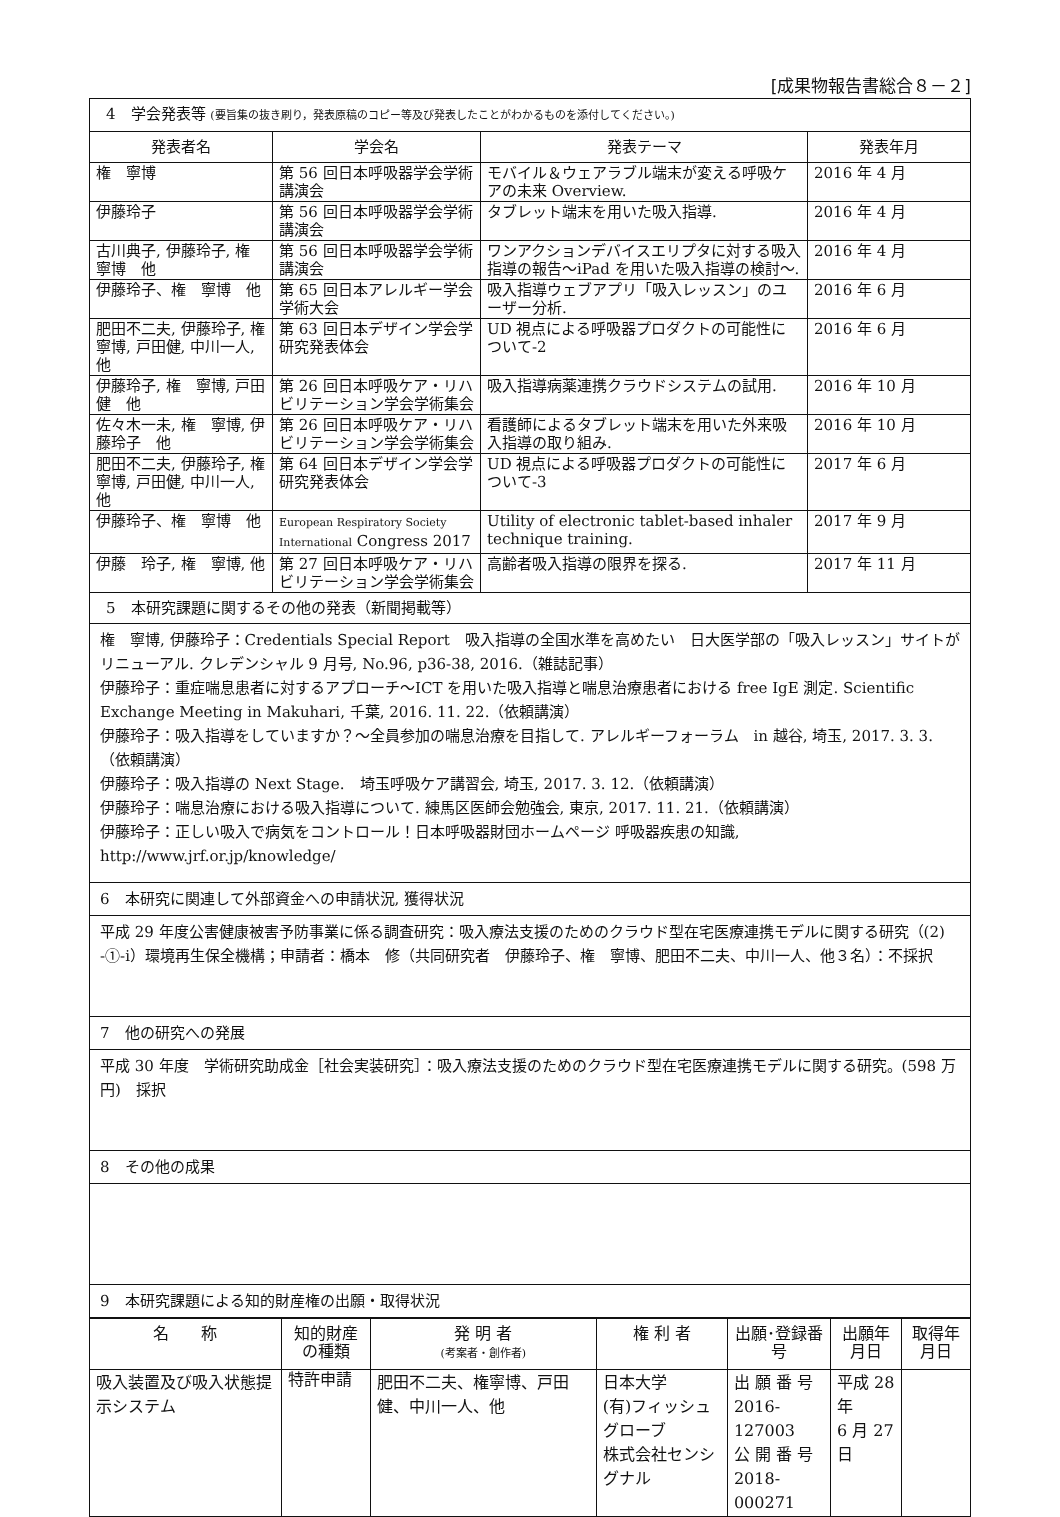[成果物報告書総合８－２]
| 4 学会発表等 (要旨集の抜き刷り，発表原稿のコピー等及び発表したことがわかるものを添付してください。) | | | |
| 発表者名 | 学会名 | 発表テーマ | 発表年月 |
| 権 寧博 | 第 56 回日本呼吸器学会学術講演会 | モバイル＆ウェアラブル端末が変える呼吸ケアの未来 Overview. | 2016 年 4 月 |
| 伊藤玲子 | 第 56 回日本呼吸器学会学術講演会 | タブレット端末を用いた吸入指導. | 2016 年 4 月 |
| 古川典子, 伊藤玲子, 権 寧博 他 | 第 56 回日本呼吸器学会学術講演会 | ワンアクションデバイスエリプタに対する吸入指導の報告～iPad を用いた吸入指導の検討～. | 2016 年 4 月 |
| 伊藤玲子、権 寧博 他 | 第 65 回日本アレルギー学会学術大会 | 吸入指導ウェブアプリ「吸入レッスン」のユーザー分析. | 2016 年 6 月 |
| 肥田不二夫, 伊藤玲子, 権寧博, 戸田健, 中川一人, 他 | 第 63 回日本デザイン学会学研究発表体会 | UD 視点による呼吸器プロダクトの可能性について-2 | 2016 年 6 月 |
| 伊藤玲子, 権 寧博, 戸田 健 他 | 第 26 回日本呼吸ケア・リハビリテーション学会学術集会 | 吸入指導病薬連携クラウドシステムの試用. | 2016 年 10 月 |
| 佐々木一未, 権 寧博, 伊藤玲子 他 | 第 26 回日本呼吸ケア・リハビリテーション学会学術集会 | 看護師によるタブレット端末を用いた外来吸入指導の取り組み. | 2016 年 10 月 |
| 肥田不二夫, 伊藤玲子, 権寧博, 戸田健, 中川一人, 他 | 第 64 回日本デザイン学会学研究発表体会 | UD 視点による呼吸器プロダクトの可能性について-3 | 2017 年 6 月 |
| 伊藤玲子、権 寧博 他 | European Respiratory Society International Congress 2017 | Utility of electronic tablet-based inhaler technique training. | 2017 年 9 月 |
| 伊藤 玲子, 権 寧博, 他 | 第 27 回日本呼吸ケア・リハビリテーション学会学術集会 | 高齢者吸入指導の限界を探る. | 2017 年 11 月 |
| 5 本研究課題に関するその他の発表（新聞掲載等） | | | |
権　寧博, 伊藤玲子：Credentials Special Report　吸入指導の全国水準を高めたい　日大医学部の「吸入レッスン」サイトがリニューアル. クレデンシャル 9 月号, No.96, p36-38, 2016.（雑誌記事）
伊藤玲子：重症喘息患者に対するアプローチ～ICT を用いた吸入指導と喘息治療患者における free IgE 測定. Scientific Exchange Meeting in Makuhari, 千葉, 2016. 11. 22.（依頼講演）
伊藤玲子：吸入指導をしていますか？～全員参加の喘息治療を目指して. アレルギーフォーラム　in 越谷, 埼玉, 2017. 3. 3.（依頼講演）
伊藤玲子：吸入指導の Next Stage.　埼玉呼吸ケア講習会, 埼玉, 2017. 3. 12.（依頼講演）
伊藤玲子：喘息治療における吸入指導について. 練馬区医師会勉強会, 東京, 2017. 11. 21.（依頼講演）
伊藤玲子：正しい吸入で病気をコントロール！日本呼吸器財団ホームページ 呼吸器疾患の知識, http://www.jrf.or.jp/knowledge/
6　本研究に関連して外部資金への申請状況, 獲得状況
平成 29 年度公害健康被害予防事業に係る調査研究：吸入療法支援のためのクラウド型在宅医療連携モデルに関する研究（(2) -①-i）環境再生保全機構；申請者：橋本　修（共同研究者　伊藤玲子、権　寧博、肥田不二夫、中川一人、他３名）：不採択
7　他の研究への発展
平成 30 年度　学術研究助成金［社会実装研究］：吸入療法支援のためのクラウド型在宅医療連携モデルに関する研究。(598 万円)　採択
8　その他の成果
9　本研究課題による知的財産権の出願・取得状況
| 名 称 | 知的財産の種類 | 発 明 者 (考案者・創作者) | 権 利 者 | 出願･登録番号 | 出願年月日 | 取得年月日 |
| --- | --- | --- | --- | --- | --- | --- |
| 吸入装置及び吸入状態提示システム | 特許申請 | 肥田不二夫、権寧博、戸田健、中川一人、他 | 日本大学 (有)フィッシュグローブ 株式会社センシグナル | 出 願 番 号 2016-127003 公 開 番 号 2018-000271 | 平成 28 年 6 月 27 日 | |